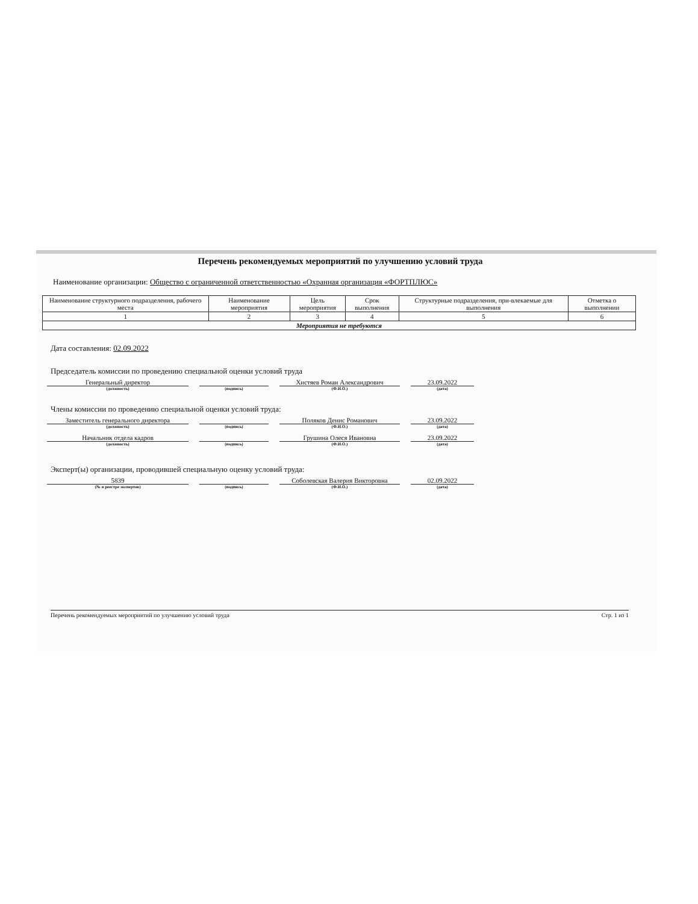Перечень рекомендуемых мероприятий по улучшению условий труда
Наименование организации: Общество с ограниченной ответственностью «Охранная организация «ФОРТПЛЮС»
| Наименование структурного подразделения, рабочего места | Наименование мероприятия | Цель мероприятия | Срок выполнения | Структурные подразделения, при-влекаемые для выполнения | Отметка о выполнении |
| --- | --- | --- | --- | --- | --- |
| 1 | 2 | 3 | 4 | 5 | 6 |
| Мероприятия не требуются | | | | | |
Дата составления: 02.09.2022
Председатель комиссии по проведению специальной оценки условий труда
Генеральный директор Хистяев Роман Александрович 23.09.2022
(должность) (подпись) (Ф.И.О.) (дата)
Члены комиссии по проведению специальной оценки условий труда:
Заместитель генерального директора Поляков Денис Романович 23.09.2022
(должность) (подпись) (Ф.И.О.) (дата)
Начальник отдела кадров Грушина Олеся Ивановна 23.09.2022
(должность) (подпись) (Ф.И.О.) (дата)
Эксперт(ы) организации, проводившей специальную оценку условий труда:
5839 Соболевская Валерия Викторовна 02.09.2022
(№ в реестре экспертов) (подпись) (Ф.И.О.) (дата)
Перечень рекомендуемых мероприятий по улучшению условий труда Стр. 1 из 1